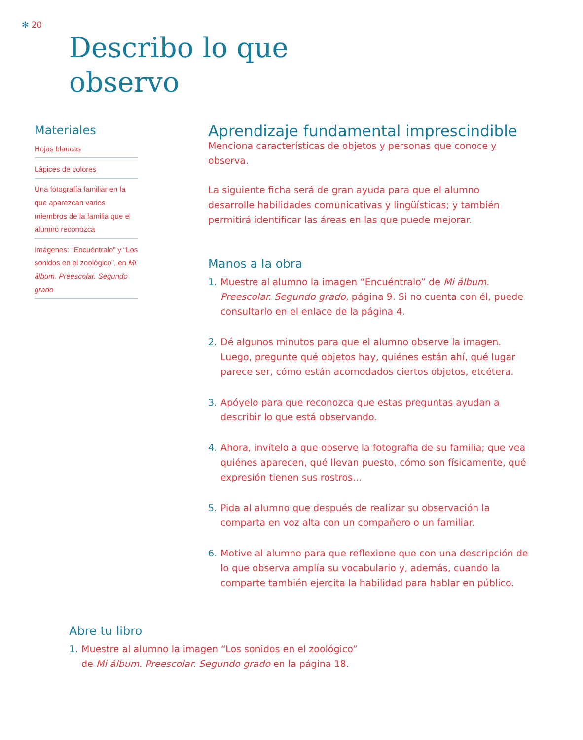✻ 20
Describo lo que
observo
Materiales
Hojas blancas
Lápices de colores
Una fotografía familiar en la que aparezcan varios miembros de la familia que el alumno reconozca
Imágenes: “Encuéntralo” y “Los sonidos en el zoológico”, en Mi álbum. Preescolar. Segundo grado
Aprendizaje fundamental imprescindible
Menciona características de objetos y personas que conoce y observa.
La siguiente ficha será de gran ayuda para que el alumno desarrolle habilidades comunicativas y lingüísticas; y también permitirá identificar las áreas en las que puede mejorar.
Manos a la obra
1. Muestre al alumno la imagen “Encuéntralo” de Mi álbum. Preescolar. Segundo grado, página 9. Si no cuenta con él, puede consultarlo en el enlace de la página 4.
2. Dé algunos minutos para que el alumno observe la imagen. Luego, pregunte qué objetos hay, quiénes están ahí, qué lugar parece ser, cómo están acomodados ciertos objetos, etcétera.
3. Apóyelo para que reconozca que estas preguntas ayudan a describir lo que está observando.
4. Ahora, invítelo a que observe la fotografia de su familia; que vea quiénes aparecen, qué llevan puesto, cómo son físicamente, qué expresión tienen sus rostros...
5. Pida al alumno que después de realizar su observación la comparta en voz alta con un compañero o un familiar.
6. Motive al alumno para que reflexione que con una descripción de lo que observa amplía su vocabulario y, además, cuando la comparte también ejercita la habilidad para hablar en público.
Abre tu libro
1. Muestre al alumno la imagen “Los sonidos en el zoológico” de Mi álbum. Preescolar. Segundo grado en la página 18.